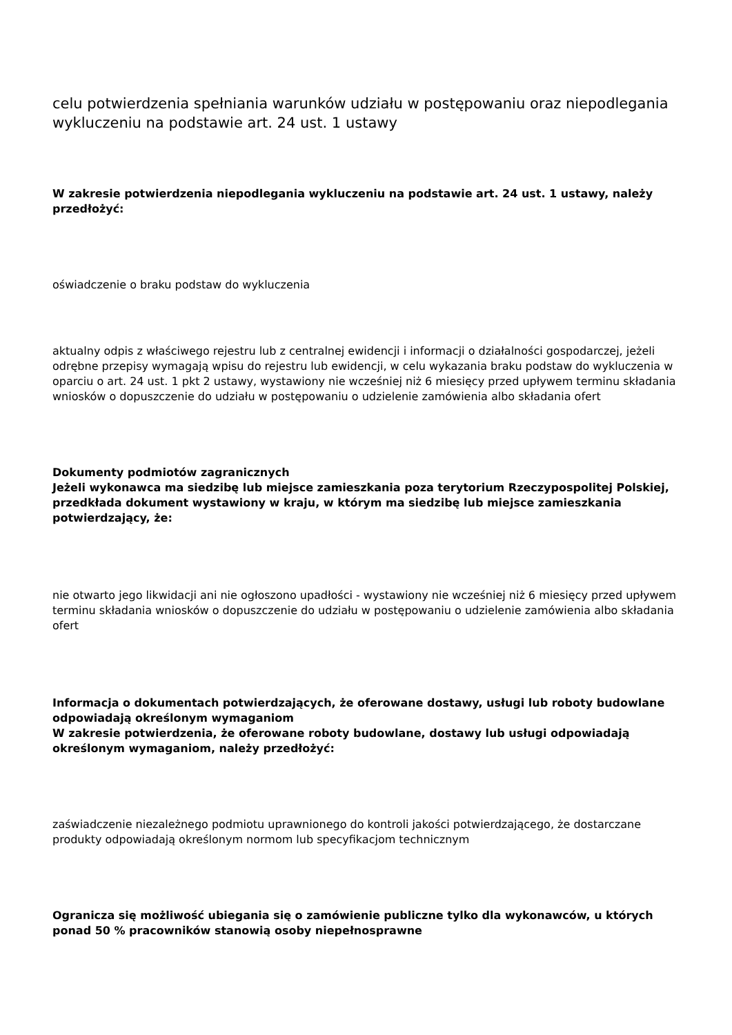celu potwierdzenia spełniania warunków udziału w postępowaniu oraz niepodlegania wykluczeniu na podstawie art. 24 ust. 1 ustawy
W zakresie potwierdzenia niepodlegania wykluczeniu na podstawie art. 24 ust. 1 ustawy, należy przedłożyć:
oświadczenie o braku podstaw do wykluczenia
aktualny odpis z właściwego rejestru lub z centralnej ewidencji i informacji o działalności gospodarczej, jeżeli odrębne przepisy wymagają wpisu do rejestru lub ewidencji, w celu wykazania braku podstaw do wykluczenia w oparciu o art. 24 ust. 1 pkt 2 ustawy, wystawiony nie wcześniej niż 6 miesięcy przed upływem terminu składania wniosków o dopuszczenie do udziału w postępowaniu o udzielenie zamówienia albo składania ofert
Dokumenty podmiotów zagranicznych
Jeżeli wykonawca ma siedzibę lub miejsce zamieszkania poza terytorium Rzeczypospolitej Polskiej, przedkłada dokument wystawiony w kraju, w którym ma siedzibę lub miejsce zamieszkania potwierdzający, że:
nie otwarto jego likwidacji ani nie ogłoszono upadłości - wystawiony nie wcześniej niż 6 miesięcy przed upływem terminu składania wniosków o dopuszczenie do udziału w postępowaniu o udzielenie zamówienia albo składania ofert
Informacja o dokumentach potwierdzających, że oferowane dostawy, usługi lub roboty budowlane odpowiadają określonym wymaganiom
W zakresie potwierdzenia, że oferowane roboty budowlane, dostawy lub usługi odpowiadają określonym wymaganiom, należy przedłożyć:
zaświadczenie niezależnego podmiotu uprawnionego do kontroli jakości potwierdzającego, że dostarczane produkty odpowiadają określonym normom lub specyfikacjom technicznym
Ogranicza się możliwość ubiegania się o zamówienie publiczne tylko dla wykonawców, u których ponad 50 % pracowników stanowią osoby niepełnosprawne